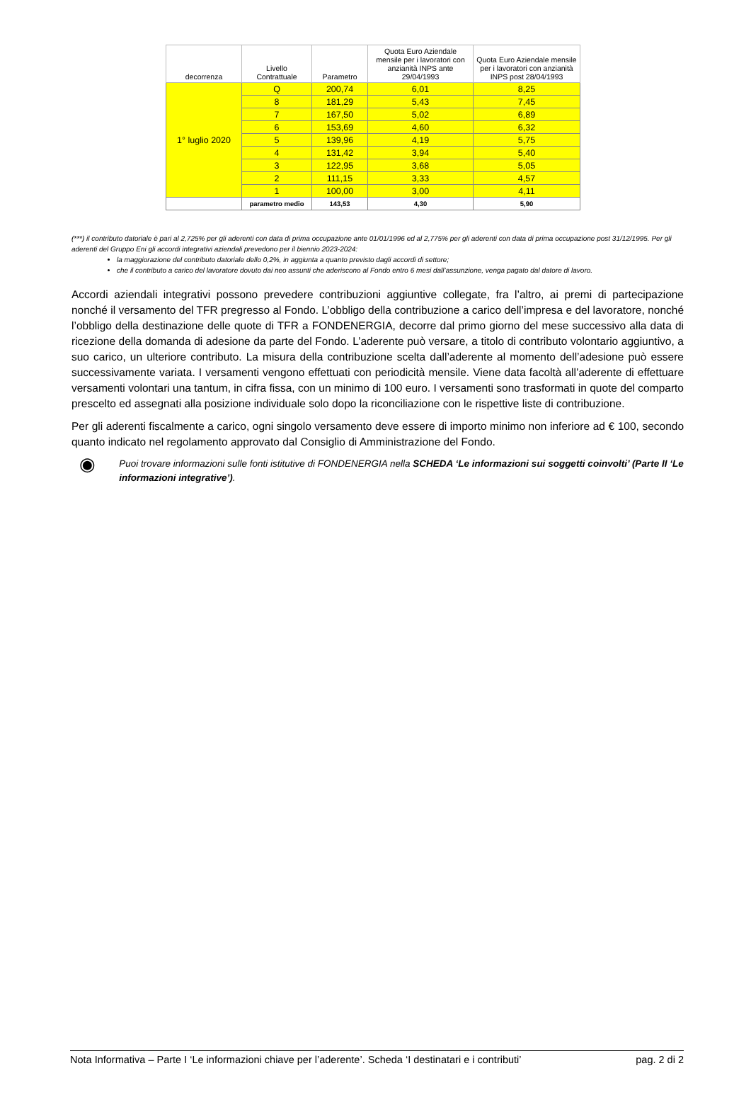| decorrenza | Livello Contrattuale | Parametro | Quota Euro Aziendale mensile per i lavoratori con anzianità INPS ante 29/04/1993 | Quota Euro Aziendale mensile per i lavoratori con anzianità INPS post 28/04/1993 |
| --- | --- | --- | --- | --- |
| 1° luglio 2020 | Q | 200,74 | 6,01 | 8,25 |
| | 8 | 181,29 | 5,43 | 7,45 |
| | 7 | 167,50 | 5,02 | 6,89 |
| | 6 | 153,69 | 4,60 | 6,32 |
| | 5 | 139,96 | 4,19 | 5,75 |
| | 4 | 131,42 | 3,94 | 5,40 |
| | 3 | 122,95 | 3,68 | 5,05 |
| | 2 | 111,15 | 3,33 | 4,57 |
| | 1 | 100,00 | 3,00 | 4,11 |
| | parametro medio | 143,53 | 4,30 | 5,90 |
(***) il contributo datoriale è pari al 2,725% per gli aderenti con data di prima occupazione ante 01/01/1996 ed al 2,775% per gli aderenti con data di prima occupazione post 31/12/1995. Per gli aderenti del Gruppo Eni gli accordi integrativi aziendali prevedono per il biennio 2023-2024:
la maggiorazione del contributo datoriale dello 0,2%, in aggiunta a quanto previsto dagli accordi di settore;
che il contributo a carico del lavoratore dovuto dai neo assunti che aderiscono al Fondo entro 6 mesi dall’assunzione, venga pagato dal datore di lavoro.
Accordi aziendali integrativi possono prevedere contribuzioni aggiuntive collegate, fra l’altro, ai premi di partecipazione nonché il versamento del TFR pregresso al Fondo. L’obbligo della contribuzione a carico dell’impresa e del lavoratore, nonché l’obbligo della destinazione delle quote di TFR a FONDENERGIA, decorre dal primo giorno del mese successivo alla data di ricezione della domanda di adesione da parte del Fondo. L’aderente può versare, a titolo di contributo volontario aggiuntivo, a suo carico, un ulteriore contributo. La misura della contribuzione scelta dall’aderente al momento dell’adesione può essere successivamente variata. I versamenti vengono effettuati con periodicità mensile. Viene data facoltà all’aderente di effettuare versamenti volontari una tantum, in cifra fissa, con un minimo di 100 euro. I versamenti sono trasformati in quote del comparto prescelto ed assegnati alla posizione individuale solo dopo la riconciliazione con le rispettive liste di contribuzione.
Per gli aderenti fiscalmente a carico, ogni singolo versamento deve essere di importo minimo non inferiore ad € 100, secondo quanto indicato nel regolamento approvato dal Consiglio di Amministrazione del Fondo.
◉
Puoi trovare informazioni sulle fonti istitutive di FONDENERGIA nella SCHEDA ‘Le informazioni sui soggetti coinvolti’ (Parte II ‘Le informazioni integrative’).
Nota Informativa – Parte I ‘Le informazioni chiave per l’aderente’. Scheda ‘I destinatari e i contributi’ pag. 2 di 2